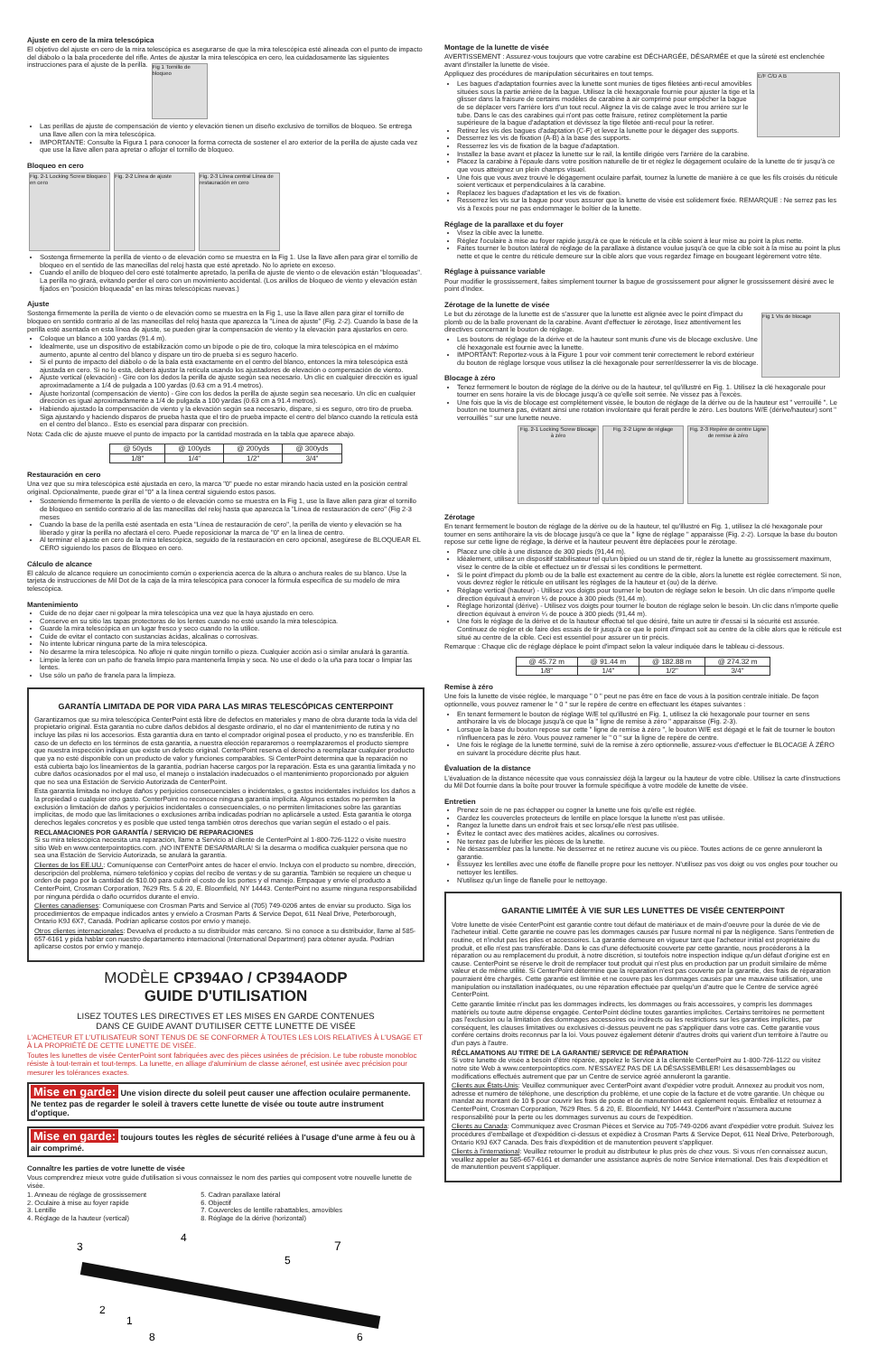Ajuste en cero de la mira telescópica
El objetivo del ajuste en cero de la mira telescópica es asegurarse de que la mira telescópica esté alineada con el punto de impacto del diábolo o la bala procedente del rifle. Antes de ajustar la mira telescópica en cero, lea cuidadosamente las siguientes instrucciones para el ajuste de la perilla. Fig 1 Tornillo de bloqueo
Las perillas de ajuste de compensación de viento y elevación tienen un diseño exclusivo de tornillos de bloqueo. Se entrega una llave allen con la mira telescópica.
IMPORTANTE: Consulte la Figura 1 para conocer la forma correcta de sostener el aro exterior de la perilla de ajuste cada vez que use la llave allen para apretar o aflojar el tornillo de bloqueo.
Bloqueo en cero
Fig. 2-1 Locking Screw Bloqueo en cero Fig. 2-2 Línea de ajuste Fig. 2-3 Línea central Línea de restauración en cero
Sostenga firmemente la perilla de viento o de elevación como se muestra en la Fig 1. Use la llave allen para girar el tornillo de bloqueo en el sentido de las manecillas del reloj hasta que esté apretado. No lo apriete en exceso.
Cuando el anillo de bloqueo del cero esté totalmente apretado, la perilla de ajuste de viento o de elevación están "bloqueadas". La perilla no girará, evitando perder el cero con un movimiento accidental. (Los anillos de bloqueo de viento y elevación están fijados en "posición bloqueada" en las miras telescópicas nuevas.)
Ajuste
Sostenga firmemente la perilla de viento o de elevación como se muestra en la Fig 1, use la llave allen para girar el tornillo de bloqueo en sentido contrario al de las manecillas del reloj hasta que aparezca la "Línea de ajuste" (Fig. 2-2). Cuando la base de la perilla esté asentada en esta línea de ajuste, se pueden girar la compensación de viento y la elevación para ajustarlos en cero.
Coloque un blanco a 100 yardas (91.4 m).
Idealmente, use un dispositivo de estabilización como un bípode o pie de tiro, coloque la mira telescópica en el máximo aumento, apunte al centro del blanco y dispare un tiro de prueba si es seguro hacerlo.
Si el punto de impacto del diábolo o de la bala está exactamente en el centro del blanco, entonces la mira telescópica está ajustada en cero. Si no lo está, deberá ajustar la retícula usando los ajustadores de elevación o compensación de viento.
Ajuste vertical (elevación) - Gire con los dedos la perilla de ajuste según sea necesario. Un clic en cualquier dirección es igual aproximadamente a 1/4 de pulgada a 100 yardas (0.63 cm a 91.4 metros).
Ajuste horizontal (compensación de viento) - Gire con los dedos la perilla de ajuste según sea necesario. Un clic en cualquier dirección es igual aproximadamente a 1/4 de pulgada a 100 yardas (0.63 cm a 91.4 metros).
Habiendo ajustado la compensación de viento y la elevación según sea necesario, dispare, si es seguro, otro tiro de prueba. Siga ajustando y haciendo disparos de prueba hasta que el tiro de prueba impacte el centro del blanco cuando la retícula está en el centro del blanco.. Esto es esencial para disparar con precisión.
Nota: Cada clic de ajuste mueve el punto de impacto por la cantidad mostrada en la tabla que aparece abajo.
| @ 50yds | @ 100yds | @ 200yds | @ 300yds |
| --- | --- | --- | --- |
| 1/8" | 1/4" | 1/2" | 3/4" |
Restauración en cero
Una vez que su mira telescópica esté ajustada en cero, la marca "0" puede no estar mirando hacia usted en la posición central original. Opcionalmente, puede girar el "0" a la línea central siguiendo estos pasos.
Sosteniendo firmemente la perilla de viento o de elevación como se muestra en la Fig 1, use la llave allen para girar el tornillo de bloqueo en sentido contrario al de las manecillas del reloj hasta que aparezca la "Línea de restauración de cero" (Fig 2-3 meses
Cuando la base de la perilla esté asentada en esta "Línea de restauración de cero", la perilla de viento y elevación se ha liberado y girar la perilla no afectará el cero. Puede reposicionar la marca de "0" en la línea de centro.
Al terminar el ajuste en cero de la mira telescópica, seguido de la restauración en cero opcional, asegúrese de BLOQUEAR EL CERO siguiendo los pasos de Bloqueo en cero.
Cálculo de alcance
El cálculo de alcance requiere un conocimiento común o experiencia acerca de la altura o anchura reales de su blanco. Use la tarjeta de instrucciones de Mil Dot de la caja de la mira telescópica para conocer la fórmula específica de su modelo de mira telescópica.
Mantenimiento
Cuide de no dejar caer ni golpear la mira telescópica una vez que la haya ajustado en cero.
Conserve en su sitio las tapas protectoras de los lentes cuando no esté usando la mira telescópica.
Guarde la mira telescópica en un lugar fresco y seco cuando no la utilice.
Cuide de evitar el contacto con sustancias ácidas, alcalinas o corrosivas.
No intente lubricar ninguna parte de la mira telescópica.
No desarme la mira telescópica. No afloje ni quite ningún tornillo o pieza. Cualquier acción así o similar anulará la garantía.
Limpie la lente con un paño de franela limpio para mantenerla limpia y seca. No use el dedo o la uña para tocar o limpiar las lentes.
Use sólo un paño de franela para la limpieza.
GARANTÍA LIMITADA DE POR VIDA PARA LAS MIRAS TELESCÓPICAS CENTERPOINT
Garantizamos que su mira telescópica CenterPoint está libre de defectos en materiales y mano de obra durante toda la vida del propietario original. Esta garantía no cubre daños debidos al desgaste ordinario, el no dar el mantenimiento de rutina y no incluye las pilas ni los accesorios. Esta garantía dura en tanto el comprador original posea el producto, y no es transferible. En caso de un defecto en los términos de esta garantía, a nuestra elección repararemos o reemplazaremos el producto siempre que nuestra inspección indique que existe un defecto original. CenterPoint reserva el derecho a reemplazar cualquier producto que ya no esté disponible con un producto de valor y funciones comparables. Si CenterPoint determina que la reparación no está cubierta bajo los lineamientos de la garantía, podrían hacerse cargos por la reparación. Esta es una garantía limitada y no cubre daños ocasionados por el mal uso, el manejo o instalación inadecuados o el mantenimiento proporcionado por alguien que no sea una Estación de Servicio Autorizada de CenterPoint.
Esta garantía limitada no incluye daños y perjuicios consecuenciales o incidentales, o gastos incidentales incluidos los daños a la propiedad o cualquier otro gasto. CenterPoint no reconoce ninguna garantía implícita. Algunos estados no permiten la exclusión o limitación de daños y perjuicios incidentales o consecuenciales, o no permiten limitaciones sobre las garantías implícitas, de modo que las limitaciones o exclusiones arriba indicadas podrían no aplicársele a usted. Esta garantía le otorga derechos legales concretos y es posible que usted tenga también otros derechos que varían según el estado o el país.
RECLAMACIONES POR GARANTÍA / SERVICIO DE REPARACIONES
Si su mira telescópica necesita una reparación, llame a Servicio al cliente de CenterPoint al 1-800-726-1122 o visite nuestro sitio Web en www.centerpointoptics.com. ¡NO INTENTE DESARMARLA! Si la desarma o modifica cualquier persona que no sea una Estación de Servicio Autorizada, se anulará la garantía.
Clientes de los EE.UU.: Comuníquense con CenterPoint antes de hacer el envío. Incluya con el producto su nombre, dirección, descripción del problema, número telefónico y copias del recibo de ventas y de su garantía. También se requiere un cheque u orden de pago por la cantidad de $10.00 para cubrir el costo de los portes y el manejo. Empaque y envíe el producto a CenterPoint, Crosman Corporation, 7629 Rts. 5 & 20, E. Bloomfield, NY 14443. CenterPoint no asume ninguna responsabilidad por ninguna pérdida o daño ocurridos durante el envío.
Clientes canadienses: Comuníquese con Crosman Parts and Service al (705) 749-0206 antes de enviar su producto. Siga los procedimientos de empaque indicados antes y envíelo a Crosman Parts & Service Depot, 611 Neal Drive, Peterborough, Ontario K9J 6X7, Canadá. Podrían aplicarse costos por envío y manejo.
Otros clientes internacionales: Devuelva el producto a su distribuidor más cercano. Si no conoce a su distribuidor, llame al 585-657-6161 y pida hablar con nuestro departamento internacional (International Department) para obtener ayuda. Podrían aplicarse costos por envío y manejo.
MODÈLE CP394AO / CP394AODP
GUIDE D'UTILISATION
LISEZ TOUTES LES DIRECTIVES ET LES MISES EN GARDE CONTENUES
DANS CE GUIDE AVANT D'UTILISER CETTE LUNETTE DE VISÉE
L'ACHETEUR ET L'UTILISATEUR SONT TENUS DE SE CONFORMER À TOUTES LES LOIS RELATIVES À L'USAGE ET À LA PROPRIÉTÉ DE CETTE LUNETTE DE VISÉE.
Toutes les lunettes de visée CenterPoint sont fabriquées avec des pièces usinées de précision. Le tube robuste monobloc résiste à tout-terrain et tout-temps. La lunette, en alliage d'aluminium de classe aéronef, est usinée avec précision pour mesurer les tolérances exactes.
Mise en garde: Une vision directe du soleil peut causer une affection oculaire permanente. Ne tentez pas de regarder le soleil à travers cette lunette de visée ou toute autre instrument d'optique.
Mise en garde: toujours toutes les règles de sécurité reliées à l'usage d'une arme à feu ou à air comprimé.
Connaître les parties de votre lunette de visée
Vous comprendrez mieux votre guide d'utilisation si vous connaissez le nom des parties qui composent votre nouvelle lunette de visée.
1. Anneau de réglage de grossissement
2. Oculaire à mise au foyer rapide
3. Lentille
4. Réglage de la hauteur (vertical)
5. Cadran parallaxe latéral
6. Objectif
7. Couvercles de lentille rabattables, amovibles
8. Réglage de la dérive (horizontal)
3
4
5
7
2
1
8
6
Montage de la lunette de visée
AVERTISSEMENT : Assurez-vous toujours que votre carabine est DÉCHARGÉE, DÉSARMÉE et que la sûreté est enclenchée avant d'installer la lunette de visée.
Appliquez des procédures de manipulation sécuritaires en tout temps. E/F C/D A B
Les bagues d'adaptation fournies avec la lunette sont munies de tiges filetées anti-recul amovibles situées sous la partie arrière de la bague. Utilisez la clé hexagonale fournie pour ajuster la tige et la glisser dans la fraisure de certains modèles de carabine à air comprimé pour empêcher la bague de se déplacer vers l'arrière lors d'un tout recul. Alignez la vis de calage avec le trou arrière sur le tube. Dans le cas des carabines qui n'ont pas cette fraisure, retirez complètement la partie supérieure de la bague d'adaptation et dévissez la tige filetée anti-recul pour la retirer.
Retirez les vis des bagues d'adaptation (C-F) et levez la lunette pour le dégager des supports.
Desserrez les vis de fixation (A-B) à la base des supports.
Resserrez les vis de fixation de la bague d'adaptation.
Installez la base avant et placez la lunette sur le rail, la lentille dirigée vers l'arrière de la carabine.
Placez la carabine à l'épaule dans votre position naturelle de tir et réglez le dégagement oculaire de la lunette de tir jusqu'à ce que vous atteignez un plein champs visuel.
Une fois que vous avez trouvé le dégagement oculaire parfait, tournez la lunette de manière à ce que les fils croisés du réticule soient verticaux et perpendiculaires à la carabine.
Replacez les bagues d'adaptation et les vis de fixation.
Resserrez les vis sur la bague pour vous assurer que la lunette de visée est solidement fixée. REMARQUE : Ne serrez pas les vis à l'excès pour ne pas endommager le boîtier de la lunette.
Réglage de la parallaxe et du foyer
Visez la cible avec la lunette.
Réglez l'oculaire à mise au foyer rapide jusqu'à ce que le réticule et la cible soient à leur mise au point la plus nette.
Faites tourner le bouton latéral de réglage de la parallaxe à distance voulue jusqu'à ce que la cible soit à la mise au point la plus nette et que le centre du réticule demeure sur la cible alors que vous regardez l'image en bougeant légèrement votre tête.
Réglage à puissance variable
Pour modifier le grossissement, faites simplement tourner la bague de grossissement pour aligner le grossissement désiré avec le point d'index.
Zérotage de la lunette de visée
Fig 1 Vis de blocage Le but du zérotage de la lunette est de s'assurer que la lunette est alignée avec le point d'impact du plomb ou de la balle provenant de la carabine. Avant d'effectuer le zérotage, lisez attentivement les directives concernant le bouton de réglage.
Les boutons de réglage de la dérive et de la hauteur sont munis d'une vis de blocage exclusive. Une clé hexagonale est fournie avec la lunette.
IMPORTANT: Reportez-vous à la Figure 1 pour voir comment tenir correctement le rebord extérieur du bouton de réglage lorsque vous utilisez la clé hexagonale pour serrer/desserrer la vis de blocage.
Blocage à zéro
Tenez fermement le bouton de réglage de la dérive ou de la hauteur, tel qu'illustré en Fig. 1. Utilisez la clé hexagonale pour tourner en sens horaire la vis de blocage jusqu'à ce qu'elle soit serrée. Ne vissez pas à l'excès.
Une fois que la vis de blocage est complètement vissée, le bouton de réglage de la dérive ou de la hauteur est " verrouillé ". Le bouton ne tournera pas, évitant ainsi une rotation involontaire qui ferait perdre le zéro. Les boutons W/E (dérive/hauteur) sont " verrouillés " sur une lunette neuve.
Fig. 2-1 Locking Screw Blocage à zéro Fig. 2-2 Ligne de réglage Fig. 2-3 Repère de centre Ligne de remise à zéro
Zérotage
En tenant fermement le bouton de réglage de la dérive ou de la hauteur, tel qu'illustré en Fig. 1, utilisez la clé hexagonale pour tourner en sens antihoraire la vis de blocage jusqu'à ce que la " ligne de réglage " apparaisse (Fig. 2-2). Lorsque la base du bouton repose sur cette ligne de réglage, la dérive et la hauteur peuvent être déplacées pour le zérotage.
Placez une cible à une distance de 300 pieds (91,44 m).
Idéalement, utilisez un dispositif stabilisateur tel qu'un bipied ou un stand de tir, réglez la lunette au grossissement maximum, visez le centre de la cible et effectuez un tir d'essai si les conditions le permettent.
Si le point d'impact du plomb ou de la balle est exactement au centre de la cible, alors la lunette est réglée correctement. Si non, vous devrez régler le réticule en utilisant les réglages de la hauteur et (ou) de la dérive.
Réglage vertical (hauteur) - Utilisez vos doigts pour tourner le bouton de réglage selon le besoin. Un clic dans n'importe quelle direction équivaut à environ ¼ de pouce à 300 pieds (91,44 m).
Réglage horizontal (dérive) - Utilisez vos doigts pour tourner le bouton de réglage selon le besoin. Un clic dans n'importe quelle direction équivaut à environ ¼ de pouce à 300 pieds (91,44 m).
Une fois le réglage de la dérive et de la hauteur effectué tel que désiré, faite un autre tir d'essai si la sécurité est assurée. Continuez de régler et de faire des essais de tir jusqu'à ce que le point d'impact soit au centre de la cible alors que le réticule est situé au centre de la cible. Ceci est essentiel pour assurer un tir précis.
Remarque : Chaque clic de réglage déplace le point d'impact selon la valeur indiquée dans le tableau ci-dessous.
| @ 45.72 m | @ 91.44 m | @ 182.88 m | @ 274.32 m |
| --- | --- | --- | --- |
| 1/8" | 1/4" | 1/2" | 3/4" |
Remise à zéro
Une fois la lunette de visée réglée, le marquage " 0 " peut ne pas être en face de vous à la position centrale initiale. De façon optionnelle, vous pouvez ramener le " 0 " sur le repère de centre en effectuant les étapes suivantes :
En tenant fermement le bouton de réglage W/E tel qu'illustré en Fig. 1, utilisez la clé hexagonale pour tourner en sens antihoraire la vis de blocage jusqu'à ce que la " ligne de remise à zéro " apparaisse (Fig. 2-3).
Lorsque la base du bouton repose sur cette " ligne de remise à zéro ", le bouton W/E est dégagé et le fait de tourner le bouton n'influencera pas le zéro. Vous pouvez ramener le " 0 " sur la ligne de repère de centre.
Une fois le réglage de la lunette terminé, suivi de la remise à zéro optionnelle, assurez-vous d'effectuer le BLOCAGE À ZÉRO en suivant la procédure décrite plus haut.
Évaluation de la distance
L'évaluation de la distance nécessite que vous connaissiez déjà la largeur ou la hauteur de votre cible. Utilisez la carte d'instructions du Mil Dot fournie dans la boîte pour trouver la formule spécifique à votre modèle de lunette de visée.
Entretien
Prenez soin de ne pas échapper ou cogner la lunette une fois qu'elle est réglée.
Gardez les couvercles protecteurs de lentille en place lorsque la lunette n'est pas utilisée.
Rangez la lunette dans un endroit frais et sec lorsqu'elle n'est pas utilisée.
Évitez le contact avec des matières acides, alcalines ou corrosives.
Ne tentez pas de lubrifier les pièces de la lunette.
Ne désassemblez pas la lunette. Ne desserrez et ne retirez aucune vis ou pièce. Toutes actions de ce genre annuleront la garantie.
Essuyez les lentilles avec une étoffe de flanelle propre pour les nettoyer. N'utilisez pas vos doigt ou vos ongles pour toucher ou nettoyer les lentilles.
N'utilisez qu'un linge de flanelle pour le nettoyage.
GARANTIE LIMITÉE À VIE SUR LES LUNETTES DE VISÉE CENTERPOINT
Votre lunette de visée CenterPoint est garantie contre tout défaut de matériaux et de main-d'oeuvre pour la durée de vie de l'acheteur initial. Cette garantie ne couvre pas les dommages causés par l'usure normal ni par la négligence. Sans l'entretien de routine, et n'inclut pas les piles et accessoires. La garantie demeure en vigueur tant que l'acheteur initial est propriétaire du produit, et elle n'est pas transférable. Dans le cas d'une défectuosité couverte par cette garantie, nous procéderons à la réparation ou au remplacement du produit, à notre discrétion, si toutefois notre inspection indique qu'un défaut d'origine est en cause. CenterPoint se réserve le droit de remplacer tout produit qui n'est plus en production par un produit similaire de même valeur et de même utilité. Si CenterPoint détermine que la réparation n'est pas couverte par la garantie, des frais de réparation pourraient être chargés. Cette garantie est limitée et ne couvre pas les dommages causés par une mauvaise utilisation, une manipulation ou installation inadéquates, ou une réparation effectuée par quelqu'un d'autre que le Centre de service agréé CenterPoint.
Cette garantie limitée n'inclut pas les dommages indirects, les dommages ou frais accessoires, y compris les dommages matériels ou toute autre dépense engagée. CenterPoint décline toutes garanties implicites. Certains territoires ne permettent pas l'exclusion ou la limitation des dommages accessoires ou indirects ou les restrictions sur les garanties implicites, par conséquent, les clauses limitatives ou exclusives ci-dessus peuvent ne pas s'appliquer dans votre cas. Cette garantie vous confère certains droits reconnus par la loi. Vous pouvez également détenir d'autres droits qui varient d'un territoire à l'autre ou d'un pays à l'autre.
RÉCLAMATIONS AU TITRE DE LA GARANTIE/ SERVICE DE RÉPARATION
Si votre lunette de visée a besoin d'être réparée, appelez le Service à la clientèle CenterPoint au 1-800-726-1122 ou visitez notre site Web à www.centerpointoptics.com. N'ESSAYEZ PAS DE LA DÉSASSEMBLER! Les désassemblages ou modifications effectués autrement que par un Centre de service agréé annuleront la garantie.
Clients aux États-Unis: Veuillez communiquer avec CenterPoint avant d'expédier votre produit. Annexez au produit vos nom, adresse et numéro de téléphone, une description du problème, et une copie de la facture et de votre garantie. Un chèque ou mandat au montant de 10 $ pour couvrir les frais de poste et de manutention est également requis. Emballez et retournez à CenterPoint, Crosman Corporation, 7629 Rtes. 5 & 20, E. Bloomfield, NY 14443. CenterPoint n'assumera aucune responsabilité pour la perte ou les dommages survenus au cours de l'expédition.
Clients au Canada: Communiquez avec Crosman Pièces et Service au 705-749-0206 avant d'expédier votre produit. Suivez les procédures d'emballage et d'expédition ci-dessus et expédiez à Crosman Parts & Service Depot, 611 Neal Drive, Peterborough, Ontario K9J 6X7 Canada. Des frais d'expédition et de manutention peuvent s'appliquer.
Clients à l'international: Veuillez retourner le produit au distributeur le plus près de chez vous. Si vous n'en connaissez aucun, veuillez appeler au 585-657-6161 et demander une assistance auprès de notre Service international. Des frais d'expédition et de manutention peuvent s'appliquer.